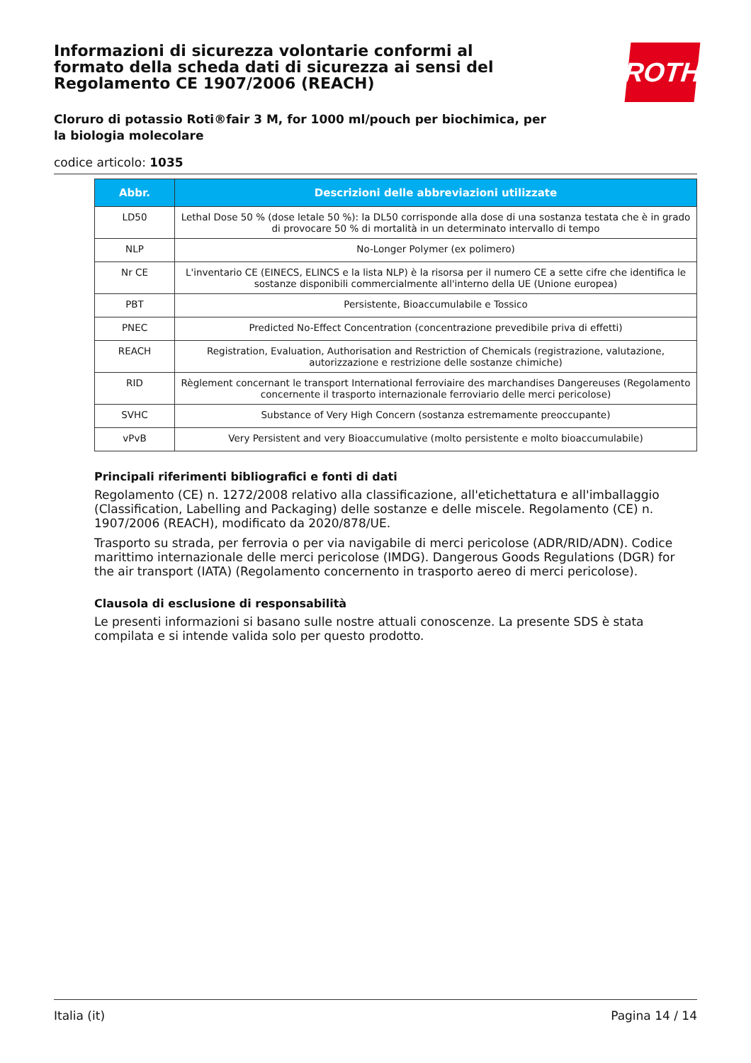ROTH
Informazioni di sicurezza volontarie conformi al formato della scheda dati di sicurezza ai sensi del Regolamento CE 1907/2006 (REACH)
Cloruro di potassio Roti®fair 3 M, for 1000 ml/pouch per biochimica, per la biologia molecolare
codice articolo: 1035
| Abbr. | Descrizioni delle abbreviazioni utilizzate |
| --- | --- |
| LD50 | Lethal Dose 50 % (dose letale 50 %): la DL50 corrisponde alla dose di una sostanza testata che è in grado di provocare 50 % di mortalità in un determinato intervallo di tempo |
| NLP | No-Longer Polymer (ex polimero) |
| Nr CE | L'inventario CE (EINECS, ELINCS e la lista NLP) è la risorsa per il numero CE a sette cifre che identifica le sostanze disponibili commercialmente all'interno della UE (Unione europea) |
| PBT | Persistente, Bioaccumulabile e Tossico |
| PNEC | Predicted No-Effect Concentration (concentrazione prevedibile priva di effetti) |
| REACH | Registration, Evaluation, Authorisation and Restriction of Chemicals (registrazione, valutazione, autorizzazione e restrizione delle sostanze chimiche) |
| RID | Règlement concernant le transport International ferroviaire des marchandises Dangereuses (Regolamento concernente il trasporto internazionale ferroviario delle merci pericolose) |
| SVHC | Substance of Very High Concern (sostanza estremamente preoccupante) |
| vPvB | Very Persistent and very Bioaccumulative (molto persistente e molto bioaccumulabile) |
Principali riferimenti bibliografici e fonti di dati
Regolamento (CE) n. 1272/2008 relativo alla classificazione, all'etichettatura e all'imballaggio (Classification, Labelling and Packaging) delle sostanze e delle miscele. Regolamento (CE) n. 1907/2006 (REACH), modificato da 2020/878/UE.
Trasporto su strada, per ferrovia o per via navigabile di merci pericolose (ADR/RID/ADN). Codice marittimo internazionale delle merci pericolose (IMDG). Dangerous Goods Regulations (DGR) for the air transport (IATA) (Regolamento concernento in trasporto aereo di merci pericolose).
Clausola di esclusione di responsabilità
Le presenti informazioni si basano sulle nostre attuali conoscenze. La presente SDS è stata compilata e si intende valida solo per questo prodotto.
Italia (it) Pagina 14 / 14